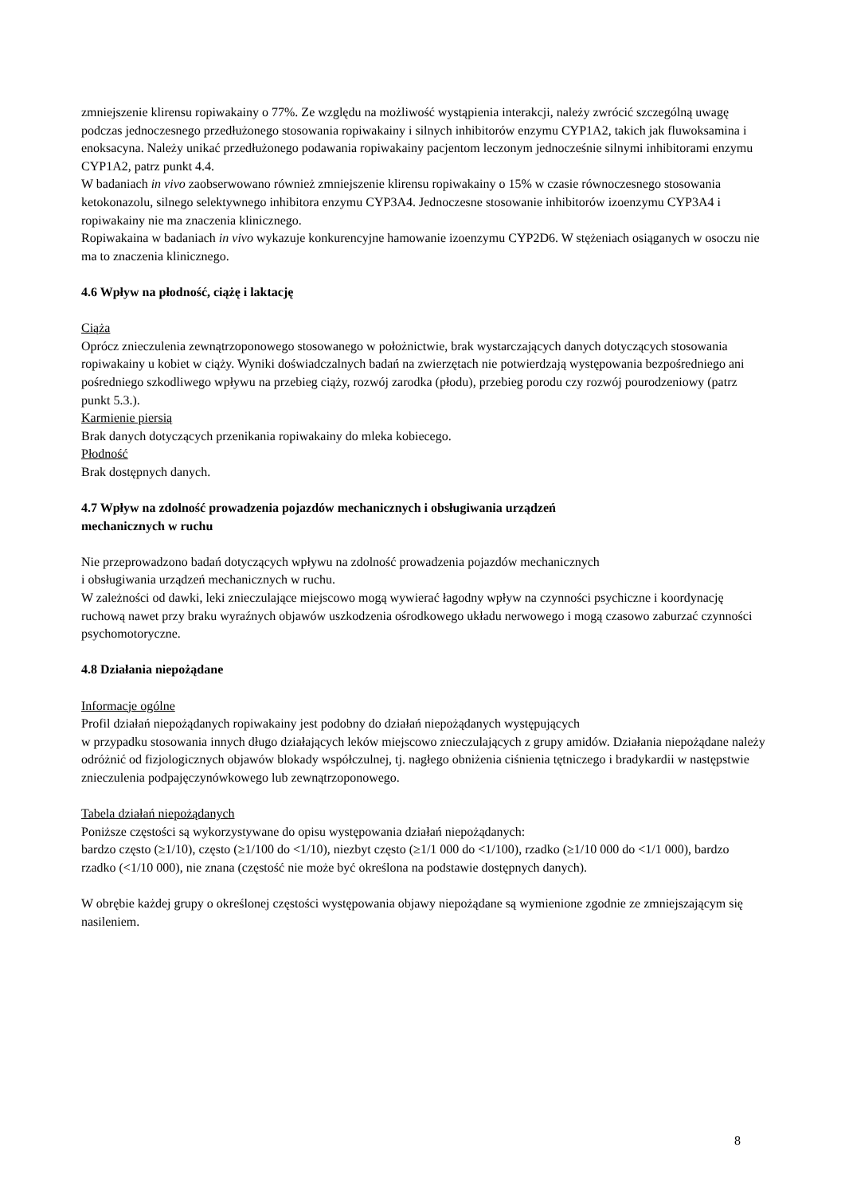zmniejszenie klirensu ropiwakainy o 77%. Ze względu na możliwość wystąpienia interakcji, należy zwrócić szczególną uwagę podczas jednoczesnego przedłużonego stosowania ropiwakainy i silnych inhibitorów enzymu CYP1A2, takich jak fluwoksamina i enoksacyna. Należy unikać przedłużonego podawania ropiwakainy pacjentom leczonym jednocześnie silnymi inhibitorami enzymu CYP1A2, patrz punkt 4.4.
W badaniach in vivo zaobserwowano również zmniejszenie klirensu ropiwakainy o 15% w czasie równoczesnego stosowania ketokonazolu, silnego selektywnego inhibitora enzymu CYP3A4. Jednoczesne stosowanie inhibitorów izoenzymu CYP3A4 i ropiwakainy nie ma znaczenia klinicznego.
Ropiwakaina w badaniach in vivo wykazuje konkurencyjne hamowanie izoenzymu CYP2D6. W stężeniach osiąganych w osoczu nie ma to znaczenia klinicznego.
4.6 Wpływ na płodność, ciążę i laktację
Ciąża
Oprócz znieczulenia zewnątrzoponowego stosowanego w położnictwie, brak wystarczających danych dotyczących stosowania ropiwakainy u kobiet w ciąży. Wyniki doświadczalnych badań na zwierzętach nie potwierdzają występowania bezpośredniego ani pośredniego szkodliwego wpływu na przebieg ciąży, rozwój zarodka (płodu), przebieg porodu czy rozwój pourodzeniowy (patrz punkt 5.3.).
Karmienie piersią
Brak danych dotyczących przenikania ropiwakainy do mleka kobiecego.
Płodność
Brak dostępnych danych.
4.7 Wpływ na zdolność prowadzenia pojazdów mechanicznych i obsługiwania urządzeń
mechanicznych w ruchu
Nie przeprowadzono badań dotyczących wpływu na zdolność prowadzenia pojazdów mechanicznych
i obsługiwania urządzeń mechanicznych w ruchu.
W zależności od dawki, leki znieczulające miejscowo mogą wywierać łagodny wpływ na czynności psychiczne i koordynację ruchową nawet przy braku wyraźnych objawów uszkodzenia ośrodkowego układu nerwowego i mogą czasowo zaburzać czynności psychomotoryczne.
4.8 Działania niepożądane
Informacje ogólne
Profil działań niepożądanych ropiwakainy jest podobny do działań niepożądanych występujących
w przypadku stosowania innych długo działających leków miejscowo znieczulających z grupy amidów. Działania niepożądane należy odróżnić od fizjologicznych objawów blokady współczulnej, tj. nagłego obniżenia ciśnienia tętniczego i bradykardii w następstwie znieczulenia podpajęczynówkowego lub zewnątrzoponowego.
Tabela działań niepożądanych
Poniższe częstości są wykorzystywane do opisu występowania działań niepożądanych:
bardzo często (≥1/10), często (≥1/100 do <1/10), niezbyt często (≥1/1 000 do <1/100), rzadko (≥1/10 000 do <1/1 000), bardzo rzadko (<1/10 000), nie znana (częstość nie może być określona na podstawie dostępnych danych).
W obrębie każdej grupy o określonej częstości występowania objawy niepożądane są wymienione zgodnie ze zmniejszającym się nasileniem.
8